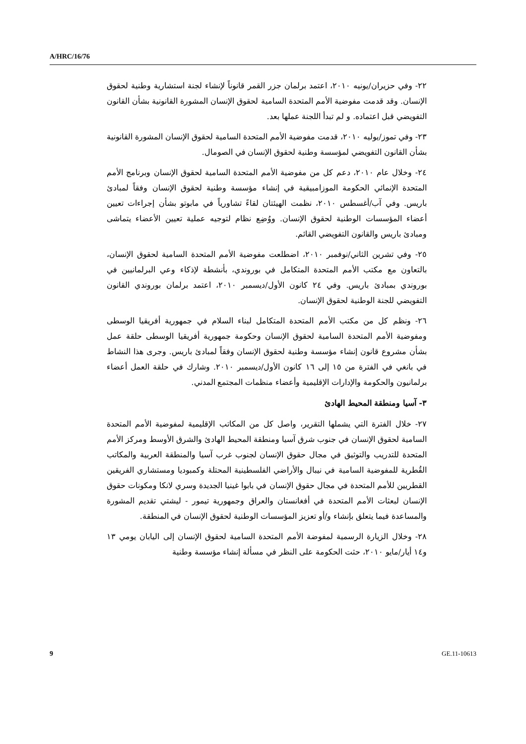A/HRC/16/76
٢٢- وفي حزيران/يونيه ٢٠١٠، اعتمد برلمان جزر القمر قانوناً لإنشاء لجنة استشارية وطنية لحقوق الإنسان. وقد قدمت مفوضية الأمم المتحدة السامية لحقوق الإنسان المشورة القانونية بشأن القانون التفويضي قبل اعتماده. و لم تبدأ اللجنة عملها بعد.
٢٣- وفي تموز/يوليه ٢٠١٠، قدمت مفوضية الأمم المتحدة السامية لحقوق الإنسان المشورة القانونية بشأن القانون التفويضي لمؤسسة وطنية لحقوق الإنسان في الصومال.
٢٤- وخلال عام ٢٠١٠، دعم كل من مفوضية الأمم المتحدة السامية لحقوق الإنسان وبرنامج الأمم المتحدة الإنمائي الحكومة الموزامبيقية في إنشاء مؤسسة وطنية لحقوق الإنسان وفقاً لمبادئ باريس. وفي آب/أغسطس ٢٠١٠، نظمت الهيئتان لقاءً تشاورياً في مابوتو بشأن إجراءات تعيين أعضاء المؤسسات الوطنية لحقوق الإنسان. ووُضِع نظام لتوجيه عملية تعيين الأعضاء يتماشى ومبادئ باريس والقانون التفويضي القائم.
٢٥- وفي تشرين الثاني/نوفمبر ٢٠١٠، اضطلعت مفوضية الأمم المتحدة السامية لحقوق الإنسان، بالتعاون مع مكتب الأمم المتحدة المتكامل في بوروندي، بأنشطة لإذكاء وعي البرلمانيين في بوروندي بمبادئ باريس. وفي ٢٤ كانون الأول/ديسمبر ٢٠١٠، اعتمد برلمان بوروندي القانون التفويضي للجنة الوطنية لحقوق الإنسان.
٢٦- ونظم كل من مكتب الأمم المتحدة المتكامل لبناء السلام في جمهورية أفريقيا الوسطى ومفوضية الأمم المتحدة السامية لحقوق الإنسان وحكومة جمهورية أفريقيا الوسطى حلقة عمل بشأن مشروع قانون إنشاء مؤسسة وطنية لحقوق الإنسان وفقاً لمبادئ باريس. وجرى هذا النشاط في بانغي في الفترة من ١٥ إلى ١٦ كانون الأول/ديسمبر ٢٠١٠. وشارك في حلقة العمل أعضاء برلمانيون والحكومة والإدارات الإقليمية وأعضاء منظمات المجتمع المدني.
٣- آسيا ومنطقة المحيط الهادئ
٢٧- خلال الفترة التي يشملها التقرير، واصل كل من المكاتب الإقليمية لمفوضية الأمم المتحدة السامية لحقوق الإنسان في جنوب شرق آسيا ومنطقة المحيط الهادئ والشرق الأوسط ومركز الأمم المتحدة للتدريب والتوثيق في مجال حقوق الإنسان لجنوب غرب آسيا والمنطقة العربية والمكاتب القُطرية للمفوضية السامية في نيبال والأراضي الفلسطينية المحتلة وكمبوديا ومستشاري الفريقين القطريين للأمم المتحدة في مجال حقوق الإنسان في بابوا غينيا الجديدة وسري لانكا ومكونات حقوق الإنسان لبعثات الأمم المتحدة في أفغانستان والعراق وجمهورية تيمور - ليشتي تقديم المشورة والمساعدة فيما يتعلق بإنشاء و/أو تعزيز المؤسسات الوطنية لحقوق الإنسان في المنطقة.
٢٨- وخلال الزيارة الرسمية لمفوضة الأمم المتحدة السامية لحقوق الإنسان إلى اليابان يومي ١٣ و١٤ أيار/مايو ٢٠١٠، حثت الحكومة على النظر في مسألة إنشاء مؤسسة وطنية
9 GE.11-10613